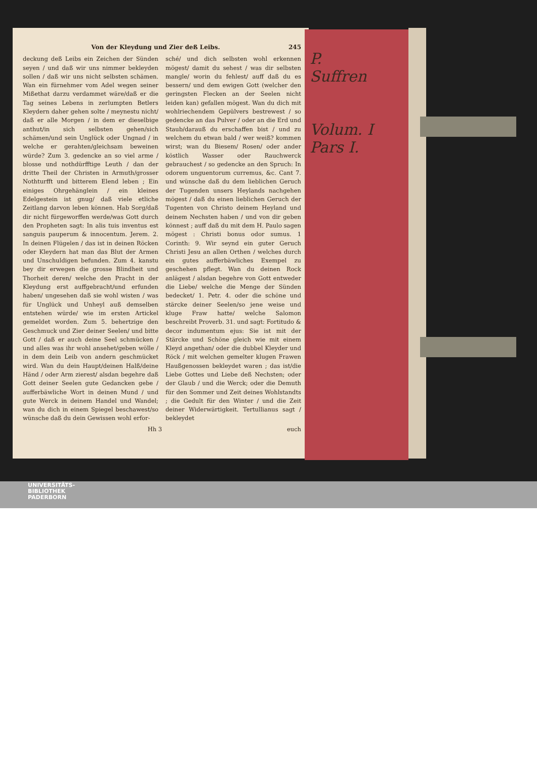Von der Kleydung und Zier deß Leibs. 245
deckung deß Leibs ein Zeichen der Sünden seyen / und daß wir uns nimmer bekleyden sollen / daß wir uns nicht selbsten schämen. Wan ein fürnehmer vom Adel wegen seiner Mißethat darzu verdammet wäre/daß er die Tag seines Lebens in zerlumpten Betlers Kleydern daher gehen solte / meynestu nicht/ daß er alle Morgen / in dem er dieselbige anthut/in sich selbsten gehen/sich schämen/und sein Unglück oder Ungnad / in welche er gerahten/gleichsam beweinen würde? Zum 3. gedencke an so viel arme / blosse und nothdürfftige Leuth / dan der dritte Theil der Christen in Armuth/grosser Nothturfft und bitterem Elend leben ; Ein einiges Ohrgehänglein / ein kleines Edelgestein ist gnug/ daß viele etliche Zeitlang darvon leben können. Hab Sorg/daß dir nicht fürgeworffen werde/was Gott durch den Propheten sagt: In alis tuis inventus est sanguis pauperum & innocentum. Jerem. 2. In deinen Flügelen / das ist in deinen Röcken oder Kleydern hat man das Blut der Armen und Unschuldigen befunden. Zum 4. kanstu bey dir erwegen die grosse Blindheit und Thorheit deren/ welche den Pracht in der Kleydung erst auffgebracht/und erfunden haben/ ungesehen daß sie wohl wisten / was für Unglück und Unheyl auß demselben entstehen würde/ wie im ersten Artickel gemeldet worden. Zum 5. behertzige den Geschmuck und Zier deiner Seelen/ und bitte Gott / daß er auch deine Seel schmücken / und alles was ihr wohl ansehet/geben wölle / in dem dein Leib von andern geschmücket wird. Wan du dein Haupt/deinen Halß/deine Händ / oder Arm zierest/ alsdan begehre daß Gott deiner Seelen gute Gedancken gebe / aufferbäwliche Wort in deinen Mund / und gute Werck in deinem Handel und Wandel; wan du dich in einem Spiegel beschawest/so wünsche daß du dein Gewissen wohl erfor-
sché/ und dich selbsten wohl erkennen mögest/ damit du sehest / was dir selbsten mangle/ worin du fehlest/ auff daß du es bessern/ und dem ewigen Gott (welcher den geringsten Flecken an der Seelen nicht leiden kan) gefallen mögest. Wan du dich mit wohlriechendem Gepülvers bestrewest / so gedencke an das Pulver / oder an die Erd und Staub/darauß du erschaffen bist / und zu welchem du etwan bald / wer weiß? kommen wirst; wan du Biesem/ Rosen/ oder ander köstlich Wasser oder Rauchwerck gebrauchest / so gedencke an den Spruch: In odorem unguentorum curremus, &c. Cant 7. und wünsche daß du dem lieblichen Geruch der Tugenden unsers Heylands nachgehen mögest / daß du einen lieblichen Geruch der Tugenten von Christo deinem Heyland und deinem Nechsten haben / und von dir geben könnest ; auff daß du mit dem H. Paulo sagen mögest : Christi bonus odor sumus. 1 Corinth: 9. Wir seynd ein guter Geruch Christi Jesu an allen Orthen / welches durch ein gutes aufferbäwliches Exempel zu geschehen pflegt. Wan du deinen Rock anlägest / alsdan begehre von Gott entweder die Liebe/ welche die Menge der Sünden bedecket/ 1. Petr. 4. oder die schöne und stärcke deiner Seelen/so jene weise und kluge Fraw hatte/ welche Salomon beschreibt Proverb. 31. und sagt: Fortitudo & decor indumentum ejus: Sie ist mit der Stärcke und Schöne gleich wie mit einem Kleyd angethan/ oder die dubbel Kleyder und Röck / mit welchen gemelter klugen Frawen Haußgenossen bekleydet waren ; das ist/die Liebe Gottes und Liebe deß Nechsten; oder der Glaub / und die Werck; oder die Demuth für den Sommer und Zeit deines Wohlstandts ; die Gedult für den Winter / und die Zeit deiner Widerwärtigkeit. Tertullianus sagt / bekleydet
Hh 3 euch
P.
Suffren
Volum. I
Pars I.
UNIVERSITÄTS-
BIBLIOTHEK
PADERBORN